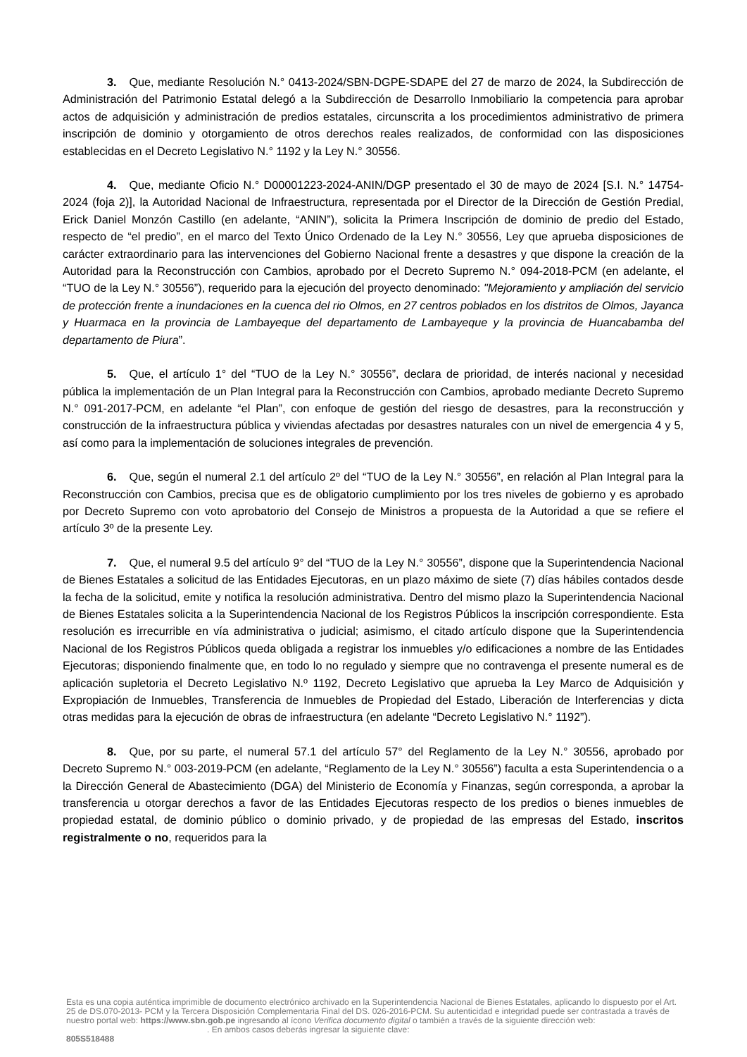3. Que, mediante Resolución N.° 0413-2024/SBN-DGPE-SDAPE del 27 de marzo de 2024, la Subdirección de Administración del Patrimonio Estatal delegó a la Subdirección de Desarrollo Inmobiliario la competencia para aprobar actos de adquisición y administración de predios estatales, circunscrita a los procedimientos administrativo de primera inscripción de dominio y otorgamiento de otros derechos reales realizados, de conformidad con las disposiciones establecidas en el Decreto Legislativo N.° 1192 y la Ley N.° 30556.
4. Que, mediante Oficio N.° D00001223-2024-ANIN/DGP presentado el 30 de mayo de 2024 [S.I. N.° 14754-2024 (foja 2)], la Autoridad Nacional de Infraestructura, representada por el Director de la Dirección de Gestión Predial, Erick Daniel Monzón Castillo (en adelante, “ANIN”), solicita la Primera Inscripción de dominio de predio del Estado, respecto de “el predio”, en el marco del Texto Único Ordenado de la Ley N.° 30556, Ley que aprueba disposiciones de carácter extraordinario para las intervenciones del Gobierno Nacional frente a desastres y que dispone la creación de la Autoridad para la Reconstrucción con Cambios, aprobado por el Decreto Supremo N.° 094-2018-PCM (en adelante, el “TUO de la Ley N.° 30556”), requerido para la ejecución del proyecto denominado: "Mejoramiento y ampliación del servicio de protección frente a inundaciones en la cuenca del rio Olmos, en 27 centros poblados en los distritos de Olmos, Jayanca y Huarmaca en la provincia de Lambayeque del departamento de Lambayeque y la provincia de Huancabamba del departamento de Piura”.
5. Que, el artículo 1° del “TUO de la Ley N.° 30556”, declara de prioridad, de interés nacional y necesidad pública la implementación de un Plan Integral para la Reconstrucción con Cambios, aprobado mediante Decreto Supremo N.° 091-2017-PCM, en adelante “el Plan”, con enfoque de gestión del riesgo de desastres, para la reconstrucción y construcción de la infraestructura pública y viviendas afectadas por desastres naturales con un nivel de emergencia 4 y 5, así como para la implementación de soluciones integrales de prevención.
6. Que, según el numeral 2.1 del artículo 2º del “TUO de la Ley N.° 30556”, en relación al Plan Integral para la Reconstrucción con Cambios, precisa que es de obligatorio cumplimiento por los tres niveles de gobierno y es aprobado por Decreto Supremo con voto aprobatorio del Consejo de Ministros a propuesta de la Autoridad a que se refiere el artículo 3º de la presente Ley.
7. Que, el numeral 9.5 del artículo 9° del “TUO de la Ley N.° 30556”, dispone que la Superintendencia Nacional de Bienes Estatales a solicitud de las Entidades Ejecutoras, en un plazo máximo de siete (7) días hábiles contados desde la fecha de la solicitud, emite y notifica la resolución administrativa. Dentro del mismo plazo la Superintendencia Nacional de Bienes Estatales solicita a la Superintendencia Nacional de los Registros Públicos la inscripción correspondiente. Esta resolución es irrecurrible en vía administrativa o judicial; asimismo, el citado artículo dispone que la Superintendencia Nacional de los Registros Públicos queda obligada a registrar los inmuebles y/o edificaciones a nombre de las Entidades Ejecutoras; disponiendo finalmente que, en todo lo no regulado y siempre que no contravenga el presente numeral es de aplicación supletoria el Decreto Legislativo N.º 1192, Decreto Legislativo que aprueba la Ley Marco de Adquisición y Expropiación de Inmuebles, Transferencia de Inmuebles de Propiedad del Estado, Liberación de Interferencias y dicta otras medidas para la ejecución de obras de infraestructura (en adelante “Decreto Legislativo N.° 1192”).
8. Que, por su parte, el numeral 57.1 del artículo 57° del Reglamento de la Ley N.° 30556, aprobado por Decreto Supremo N.° 003-2019-PCM (en adelante, “Reglamento de la Ley N.° 30556”) faculta a esta Superintendencia o a la Dirección General de Abastecimiento (DGA) del Ministerio de Economía y Finanzas, según corresponda, a aprobar la transferencia u otorgar derechos a favor de las Entidades Ejecutoras respecto de los predios o bienes inmuebles de propiedad estatal, de dominio público o dominio privado, y de propiedad de las empresas del Estado, inscritos registralmente o no, requeridos para la
Esta es una copia auténtica imprimible de documento electrónico archivado en la Superintendencia Nacional de Bienes Estatales, aplicando lo dispuesto por el Art. 25 de DS.070-2013- PCM y la Tercera Disposición Complementaria Final del DS. 026-2016-PCM. Su autenticidad e integridad puede ser contrastada a través de nuestro portal web: https://www.sbn.gob.pe ingresando al ícono Verifica documento digital o también a través de la siguiente dirección web: . En ambos casos deberás ingresar la siguiente clave:
805S518488